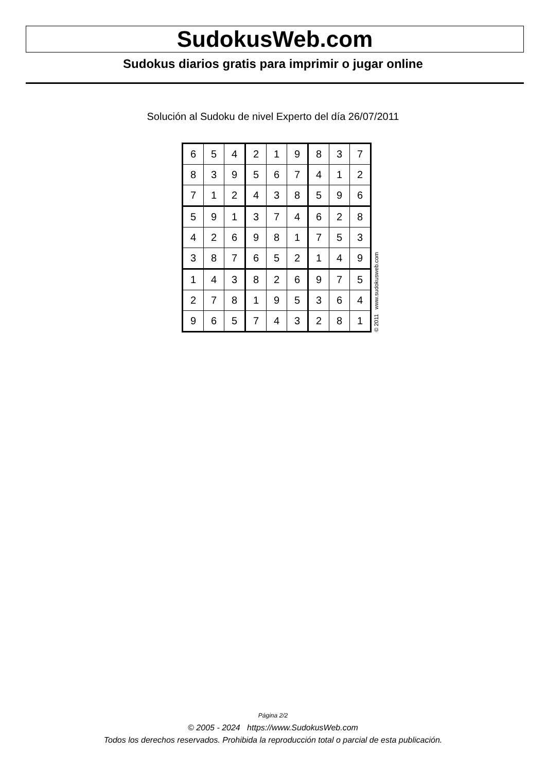SudokusWeb.com
Sudokus diarios gratis para imprimir o jugar online
Solución al Sudoku de nivel Experto del día 26/07/2011
| 6 | 5 | 4 | 2 | 1 | 9 | 8 | 3 | 7 |
| 8 | 3 | 9 | 5 | 6 | 7 | 4 | 1 | 2 |
| 7 | 1 | 2 | 4 | 3 | 8 | 5 | 9 | 6 |
| 5 | 9 | 1 | 3 | 7 | 4 | 6 | 2 | 8 |
| 4 | 2 | 6 | 9 | 8 | 1 | 7 | 5 | 3 |
| 3 | 8 | 7 | 6 | 5 | 2 | 1 | 4 | 9 |
| 1 | 4 | 3 | 8 | 2 | 6 | 9 | 7 | 5 |
| 2 | 7 | 8 | 1 | 9 | 5 | 3 | 6 | 4 |
| 9 | 6 | 5 | 7 | 4 | 3 | 2 | 8 | 1 |
© 2011 www.sudokusweb.com
Página 2/2
© 2005 - 2024 https://www.SudokusWeb.com
Todos los derechos reservados. Prohibida la reproducción total o parcial de esta publicación.